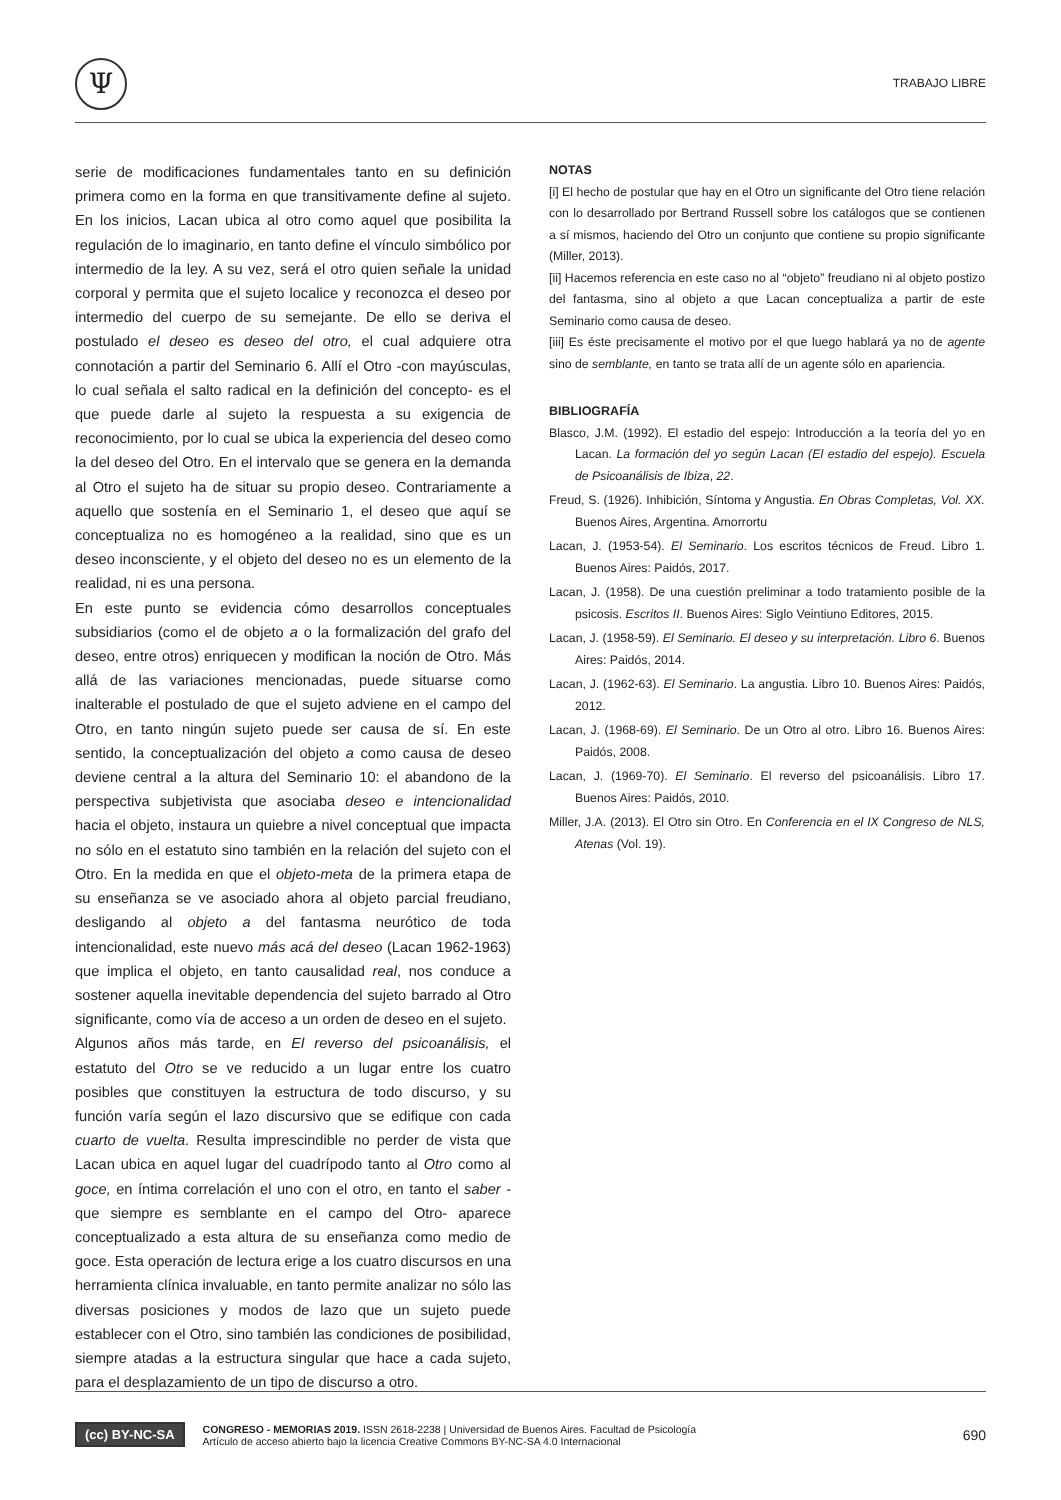Ψ TRABAJO LIBRE
serie de modificaciones fundamentales tanto en su definición primera como en la forma en que transitivamente define al sujeto. En los inicios, Lacan ubica al otro como aquel que posibilita la regulación de lo imaginario, en tanto define el vínculo simbólico por intermedio de la ley. A su vez, será el otro quien señale la unidad corporal y permita que el sujeto localice y reconozca el deseo por intermedio del cuerpo de su semejante. De ello se deriva el postulado el deseo es deseo del otro, el cual adquiere otra connotación a partir del Seminario 6. Allí el Otro -con mayúsculas, lo cual señala el salto radical en la definición del concepto- es el que puede darle al sujeto la respuesta a su exigencia de reconocimiento, por lo cual se ubica la experiencia del deseo como la del deseo del Otro. En el intervalo que se genera en la demanda al Otro el sujeto ha de situar su propio deseo. Contrariamente a aquello que sostenía en el Seminario 1, el deseo que aquí se conceptualiza no es homogéneo a la realidad, sino que es un deseo inconsciente, y el objeto del deseo no es un elemento de la realidad, ni es una persona.
En este punto se evidencia cómo desarrollos conceptuales subsidiarios (como el de objeto a o la formalización del grafo del deseo, entre otros) enriquecen y modifican la noción de Otro. Más allá de las variaciones mencionadas, puede situarse como inalterable el postulado de que el sujeto adviene en el campo del Otro, en tanto ningún sujeto puede ser causa de sí. En este sentido, la conceptualización del objeto a como causa de deseo deviene central a la altura del Seminario 10: el abandono de la perspectiva subjetivista que asociaba deseo e intencionalidad hacia el objeto, instaura un quiebre a nivel conceptual que impacta no sólo en el estatuto sino también en la relación del sujeto con el Otro. En la medida en que el objeto-meta de la primera etapa de su enseñanza se ve asociado ahora al objeto parcial freudiano, desligando al objeto a del fantasma neurótico de toda intencionalidad, este nuevo más acá del deseo (Lacan 1962-1963) que implica el objeto, en tanto causalidad real, nos conduce a sostener aquella inevitable dependencia del sujeto barrado al Otro significante, como vía de acceso a un orden de deseo en el sujeto.
Algunos años más tarde, en El reverso del psicoanálisis, el estatuto del Otro se ve reducido a un lugar entre los cuatro posibles que constituyen la estructura de todo discurso, y su función varía según el lazo discursivo que se edifique con cada cuarto de vuelta. Resulta imprescindible no perder de vista que Lacan ubica en aquel lugar del cuadrípodo tanto al Otro como al goce, en íntima correlación el uno con el otro, en tanto el saber -que siempre es semblante en el campo del Otro- aparece conceptualizado a esta altura de su enseñanza como medio de goce. Esta operación de lectura erige a los cuatro discursos en una herramienta clínica invaluable, en tanto permite analizar no sólo las diversas posiciones y modos de lazo que un sujeto puede establecer con el Otro, sino también las condiciones de posibilidad, siempre atadas a la estructura singular que hace a cada sujeto, para el desplazamiento de un tipo de discurso a otro.
NOTAS
[i] El hecho de postular que hay en el Otro un significante del Otro tiene relación con lo desarrollado por Bertrand Russell sobre los catálogos que se contienen a sí mismos, haciendo del Otro un conjunto que contiene su propio significante (Miller, 2013).
[ii] Hacemos referencia en este caso no al “objeto” freudiano ni al objeto postizo del fantasma, sino al objeto a que Lacan conceptualiza a partir de este Seminario como causa de deseo.
[iii] Es éste precisamente el motivo por el que luego hablará ya no de agente sino de semblante, en tanto se trata allí de un agente sólo en apariencia.
BIBLIOGRAFÍA
Blasco, J.M. (1992). El estadio del espejo: Introducción a la teoría del yo en Lacan. La formación del yo según Lacan (El estadio del espejo). Escuela de Psicoanálisis de Ibiza, 22.
Freud, S. (1926). Inhibición, Síntoma y Angustia. En Obras Completas, Vol. XX. Buenos Aires, Argentina. Amorrortu
Lacan, J. (1953-54). El Seminario. Los escritos técnicos de Freud. Libro 1. Buenos Aires: Paidós, 2017.
Lacan, J. (1958). De una cuestión preliminar a todo tratamiento posible de la psicosis. Escritos II. Buenos Aires: Siglo Veintiuno Editores, 2015.
Lacan, J. (1958-59). El Seminario. El deseo y su interpretación. Libro 6. Buenos Aires: Paidós, 2014.
Lacan, J. (1962-63). El Seminario. La angustia. Libro 10. Buenos Aires: Paidós, 2012.
Lacan, J. (1968-69). El Seminario. De un Otro al otro. Libro 16. Buenos Aires: Paidós, 2008.
Lacan, J. (1969-70). El Seminario. El reverso del psicoanálisis. Libro 17. Buenos Aires: Paidós, 2010.
Miller, J.A. (2013). El Otro sin Otro. En Conferencia en el IX Congreso de NLS, Atenas (Vol. 19).
(cc) BY-NC-SA
CONGRESO - MEMORIAS 2019. ISSN 2618-2238 | Universidad de Buenos Aires. Facultad de Psicología
Artículo de acceso abierto bajo la licencia Creative Commons BY-NC-SA 4.0 Internacional
690